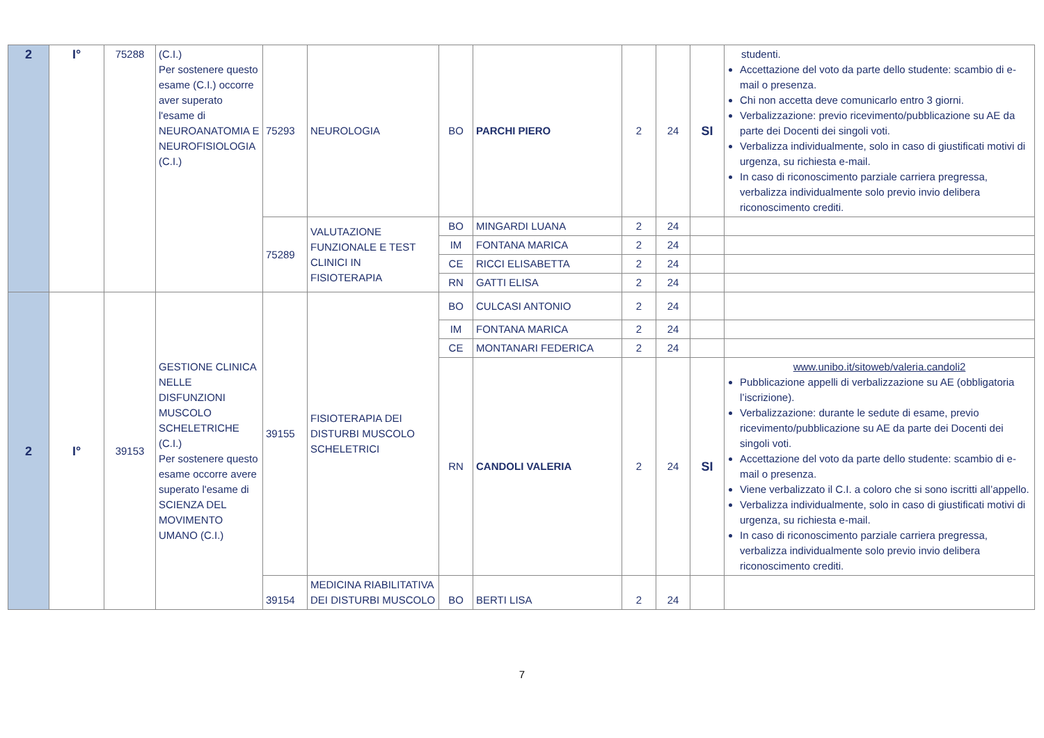| 2 | I° | 75288 | (C.I.) Per sostenere questo esame (C.I.) occorre aver superato l'esame di NEUROANATOMIA E NEUROFISIOLOGIA (C.I.) | 75293 | NEUROLOGIA | BO | PARCHI PIERO | 2 | 24 | SI | studenti. Accettazione del voto da parte dello studente: scambio di e-mail o presenza. Chi non accetta deve comunicarlo entro 3 giorni. Verbalizzazione: previo ricevimento/pubblicazione su AE da parte dei Docenti dei singoli voti. Verbalizza individualmente, solo in caso di giustificati motivi di urgenza, su richiesta e-mail. In caso di riconoscimento parziale carriera pregressa, verbalizza individualmente solo previo invio delibera riconoscimento crediti. |
| | | | | 75289 | VALUTAZIONE FUNZIONALE E TEST CLINICI IN FISIOTERAPIA | BO | MINGARDI LUANA | 2 | 24 | | |
| | | | | | | IM | FONTANA MARICA | 2 | 24 | | |
| | | | | | | CE | RICCI ELISABETTA | 2 | 24 | | |
| | | | | | | RN | GATTI ELISA | 2 | 24 | | |
| 2 | I° | 39153 | GESTIONE CLINICA NELLE DISFUNZIONI MUSCOLO SCHELETRICHE (C.I.) Per sostenere questo esame occorre avere superato l'esame di SCIENZA DEL MOVIMENTO UMANO (C.I.) | 39155 | FISIOTERAPIA DEI DISTURBI MUSCOLO SCHELETRICI | BO | CULCASI ANTONIO | 2 | 24 | | |
| | | | | | | IM | FONTANA MARICA | 2 | 24 | | |
| | | | | | | CE | MONTANARI FEDERICA | 2 | 24 | | |
| | | | | | | RN | CANDOLI VALERIA | 2 | 24 | SI | www.unibo.it/sitoweb/valeria.candoli2 Pubblicazione appelli di verbalizzazione su AE (obbligatoria l’iscrizione). Verbalizzazione: durante le sedute di esame, previo ricevimento/pubblicazione su AE da parte dei Docenti dei singoli voti. Accettazione del voto da parte dello studente: scambio di e-mail o presenza. Viene verbalizzato il C.I. a coloro che si sono iscritti all’appello. Verbalizza individualmente, solo in caso di giustificati motivi di urgenza, su richiesta e-mail. In caso di riconoscimento parziale carriera pregressa, verbalizza individualmente solo previo invio delibera riconoscimento crediti. |
| | | | | 39154 | MEDICINA RIABILITATIVA DEI DISTURBI MUSCOLO | BO | BERTI LISA | 2 | 24 | | |
7